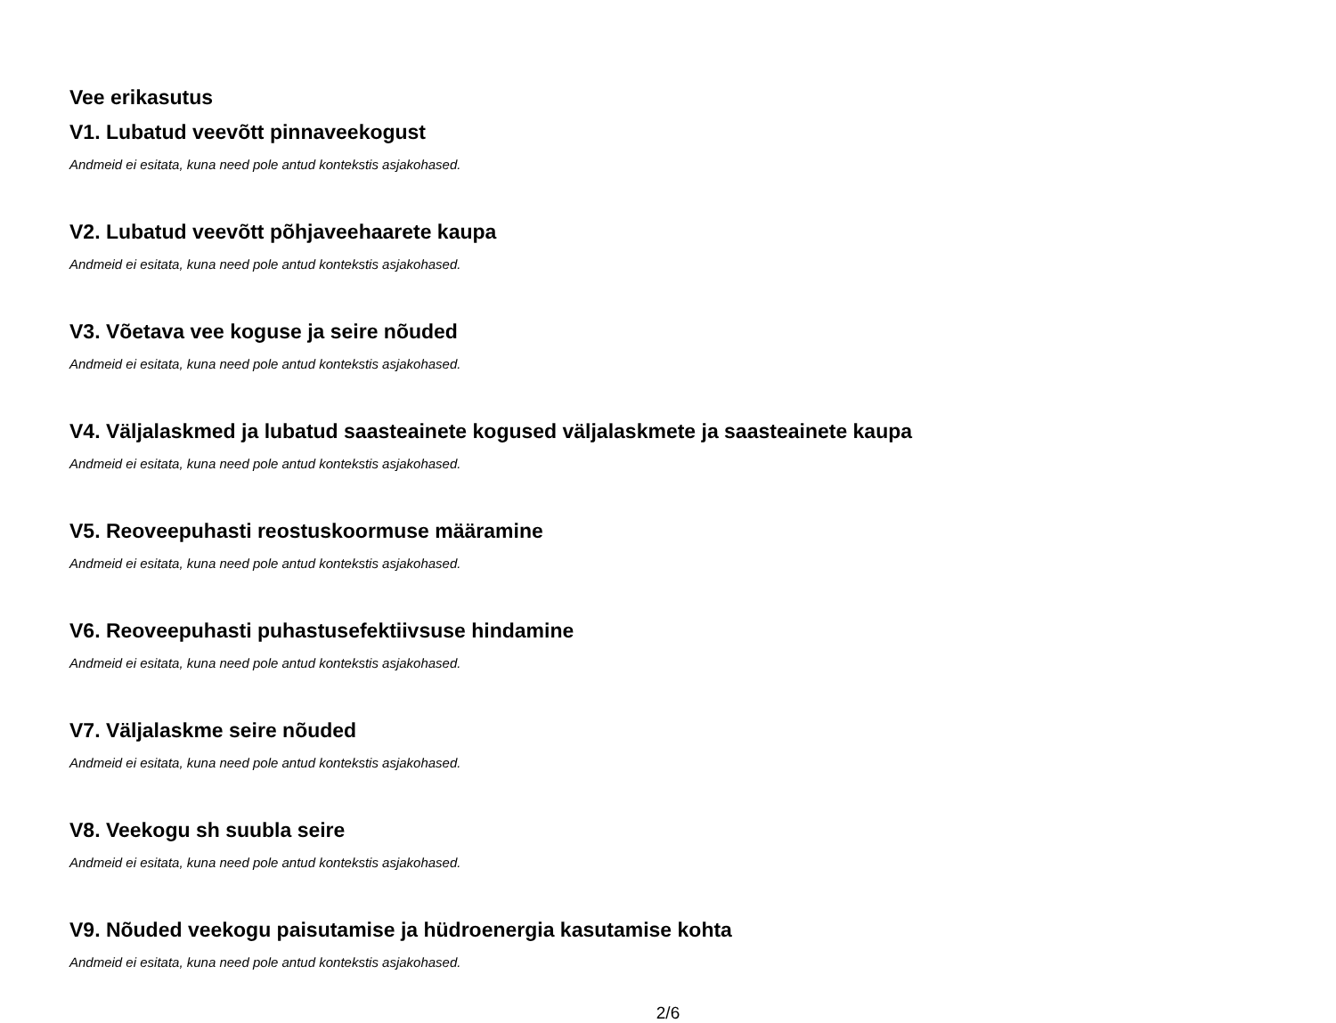Vee erikasutus
V1. Lubatud veevõtt pinnaveekogust
Andmeid ei esitata, kuna need pole antud kontekstis asjakohased.
V2. Lubatud veevõtt põhjaveehaarete kaupa
Andmeid ei esitata, kuna need pole antud kontekstis asjakohased.
V3. Võetava vee koguse ja seire nõuded
Andmeid ei esitata, kuna need pole antud kontekstis asjakohased.
V4. Väljalaskmed ja lubatud saasteainete kogused väljalaskmete ja saasteainete kaupa
Andmeid ei esitata, kuna need pole antud kontekstis asjakohased.
V5. Reoveepuhasti reostuskoormuse määramine
Andmeid ei esitata, kuna need pole antud kontekstis asjakohased.
V6. Reoveepuhasti puhastusefektiivsuse hindamine
Andmeid ei esitata, kuna need pole antud kontekstis asjakohased.
V7. Väljalaskme seire nõuded
Andmeid ei esitata, kuna need pole antud kontekstis asjakohased.
V8. Veekogu sh suubla seire
Andmeid ei esitata, kuna need pole antud kontekstis asjakohased.
V9. Nõuded veekogu paisutamise ja hüdroenergia kasutamise kohta
Andmeid ei esitata, kuna need pole antud kontekstis asjakohased.
2/6